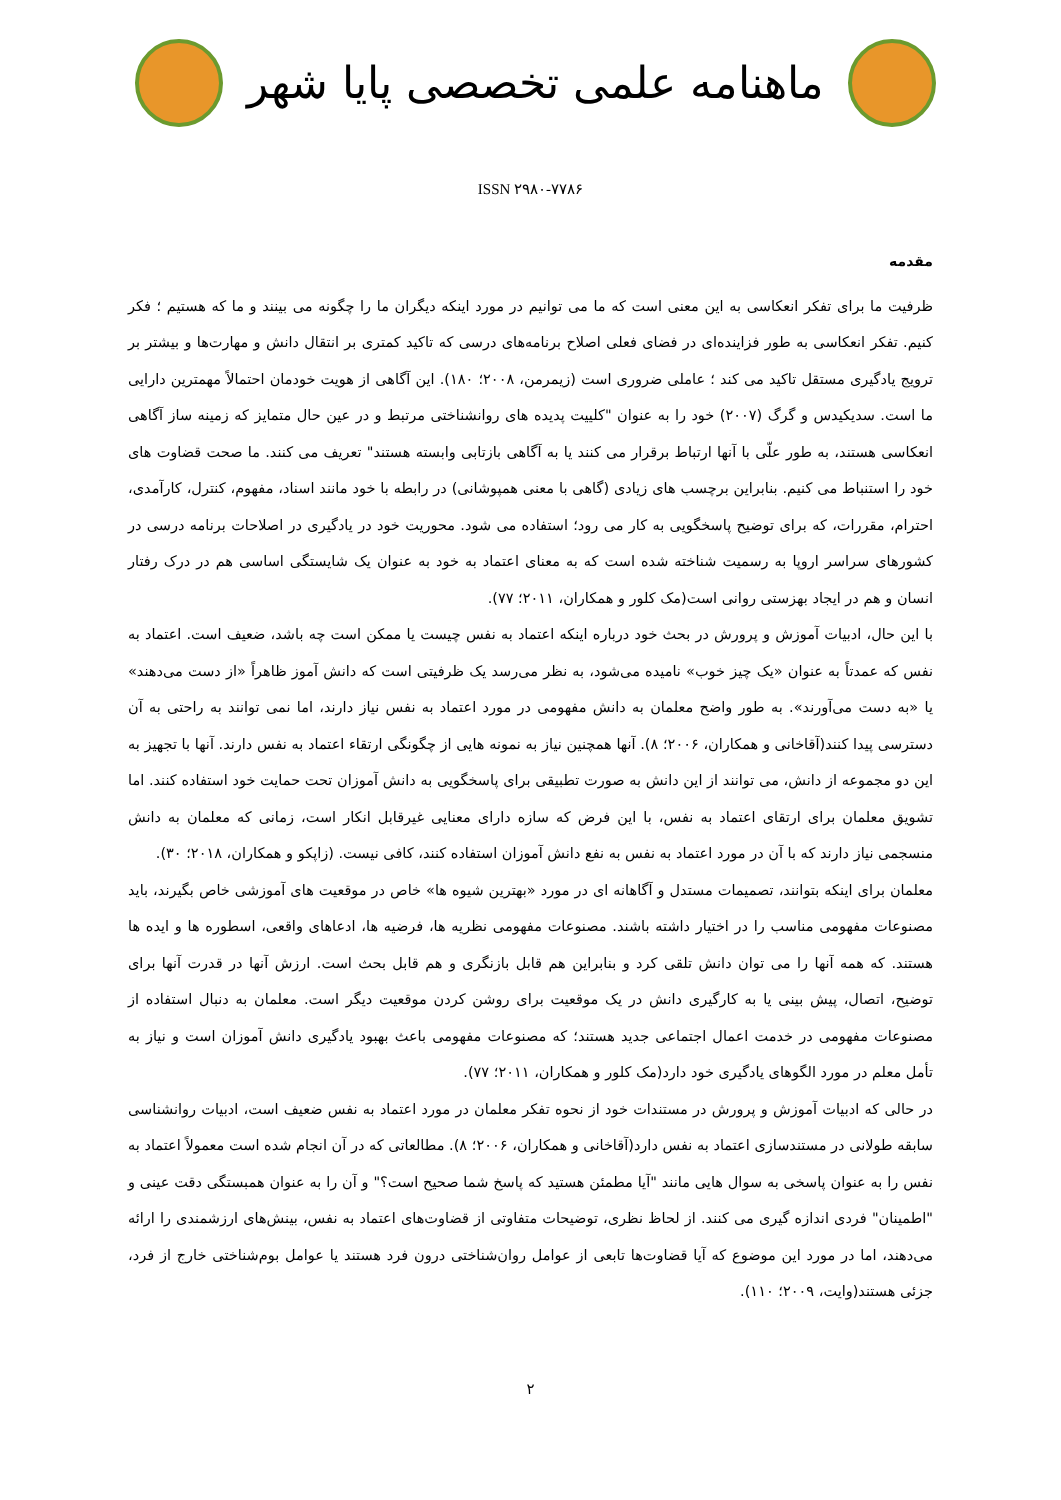ماهنامه علمی تخصصی پایا شهر
ISSN ۲۹۸۰-۷۷۸۶
مقدمه
ظرفیت ما برای تفکر انعکاسی به این معنی است که ما می توانیم در مورد اینکه دیگران ما را چگونه می بینند و ما که هستیم ؛ فکر کنیم. تفکر انعکاسی به طور فزاینده‌ای در فضای فعلی اصلاح برنامه‌های درسی که تاکید کمتری بر انتقال دانش و مهارت‌ها و بیشتر بر ترویج یادگیری مستقل تاکید می کند ؛ عاملی ضروری است (زیمرمن، ۲۰۰۸؛ ۱۸۰). این آگاهی از هویت خودمان احتمالاً مهمترین دارایی ما است. سدیکیدس و گرگ (۲۰۰۷) خود را به عنوان "کلییت پدیده های روانشناختی مرتبط و در عین حال متمایز که زمینه ساز آگاهی انعکاسی هستند، به طور علّی با آنها ارتباط برقرار می کنند یا به آگاهی بازتابی وابسته هستند" تعریف می کنند. ما صحت قضاوت های خود را استنباط می کنیم. بنابراین برچسب های زیادی (گاهی با معنی همپوشانی) در رابطه با خود مانند اسناد، مفهوم، کنترل، کارآمدی، احترام، مقررات، که برای توضیح پاسخگویی به کار می رود؛ استفاده می شود. محوریت خود در یادگیری در اصلاحات برنامه درسی در کشورهای سراسر اروپا به رسمیت شناخته شده است که به معنای اعتماد به خود به عنوان یک شایستگی اساسی هم در درک رفتار انسان و هم در ایجاد بهزستی روانی است(مک کلور و همکاران، ۲۰۱۱؛ ۷۷).
با این حال، ادبیات آموزش و پرورش در بحث خود درباره اینکه اعتماد به نفس چیست یا ممکن است چه باشد، ضعیف است. اعتماد به نفس که عمدتاً به عنوان «یک چیز خوب» نامیده می‌شود، به نظر می‌رسد یک ظرفیتی است که دانش آموز ظاهراً «از دست می‌دهند» یا «به دست می‌آورند». به طور واضح معلمان به دانش مفهومی در مورد اعتماد به نفس نیاز دارند، اما نمی توانند به راحتی به آن دسترسی پیدا کنند(آقاخانی و همکاران، ۲۰۰۶؛ ۸). آنها همچنین نیاز به نمونه هایی از چگونگی ارتقاء اعتماد به نفس دارند. آنها با تجهیز به این دو مجموعه از دانش، می توانند از این دانش به صورت تطبیقی برای پاسخگویی به دانش آموزان تحت حمایت خود استفاده کنند. اما تشویق معلمان برای ارتقای اعتماد به نفس، با این فرض که سازه دارای معنایی غیرقابل انکار است، زمانی که معلمان به دانش منسجمی نیاز دارند که با آن در مورد اعتماد به نفس به نفع دانش آموزان استفاده کنند، کافی نیست. (زاپکو و همکاران، ۲۰۱۸؛ ۳۰).
معلمان برای اینکه بتوانند، تصمیمات مستدل و آگاهانه ای در مورد «بهترین شیوه ها» خاص در موقعیت های آموزشی خاص بگیرند، باید مصنوعات مفهومی مناسب را در اختیار داشته باشند. مصنوعات مفهومی نظریه ها، فرضیه ها، ادعاهای واقعی، اسطوره ها و ایده ها هستند. که همه آنها را می توان دانش تلقی کرد و بنابراین هم قابل بازنگری و هم قابل بحث است. ارزش آنها در قدرت آنها برای توضیح، اتصال، پیش بینی یا به کارگیری دانش در یک موقعیت برای روشن کردن موقعیت دیگر است. معلمان به دنبال استفاده از مصنوعات مفهومی در خدمت اعمال اجتماعی جدید هستند؛ که مصنوعات مفهومی باعث بهبود یادگیری دانش آموزان است و نیاز به تأمل معلم در مورد الگوهای یادگیری خود دارد(مک کلور و همکاران، ۲۰۱۱؛ ۷۷).
در حالی که ادبیات آموزش و پرورش در مستندات خود از نحوه تفکر معلمان در مورد اعتماد به نفس ضعیف است، ادبیات روانشناسی سابقه طولانی در مستندسازی اعتماد به نفس دارد(آقاخانی و همکاران، ۲۰۰۶؛ ۸). مطالعاتی که در آن انجام شده است معمولاً اعتماد به نفس را به عنوان پاسخی به سوال هایی مانند "آیا مطمئن هستید که پاسخ شما صحیح است؟" و آن را به عنوان همبستگی دقت عینی و "اطمینان" فردی اندازه گیری می کنند. از لحاظ نظری، توضیحات متفاوتی از قضاوت‌های اعتماد به نفس، بینش‌های ارزشمندی را ارائه می‌دهند، اما در مورد این موضوع که آیا قضاوت‌ها تابعی از عوامل روان‌شناختی درون فرد هستند یا عوامل بوم‌شناختی خارج از فرد، جزئی هستند(وایت، ۲۰۰۹؛ ۱۱۰).
۲